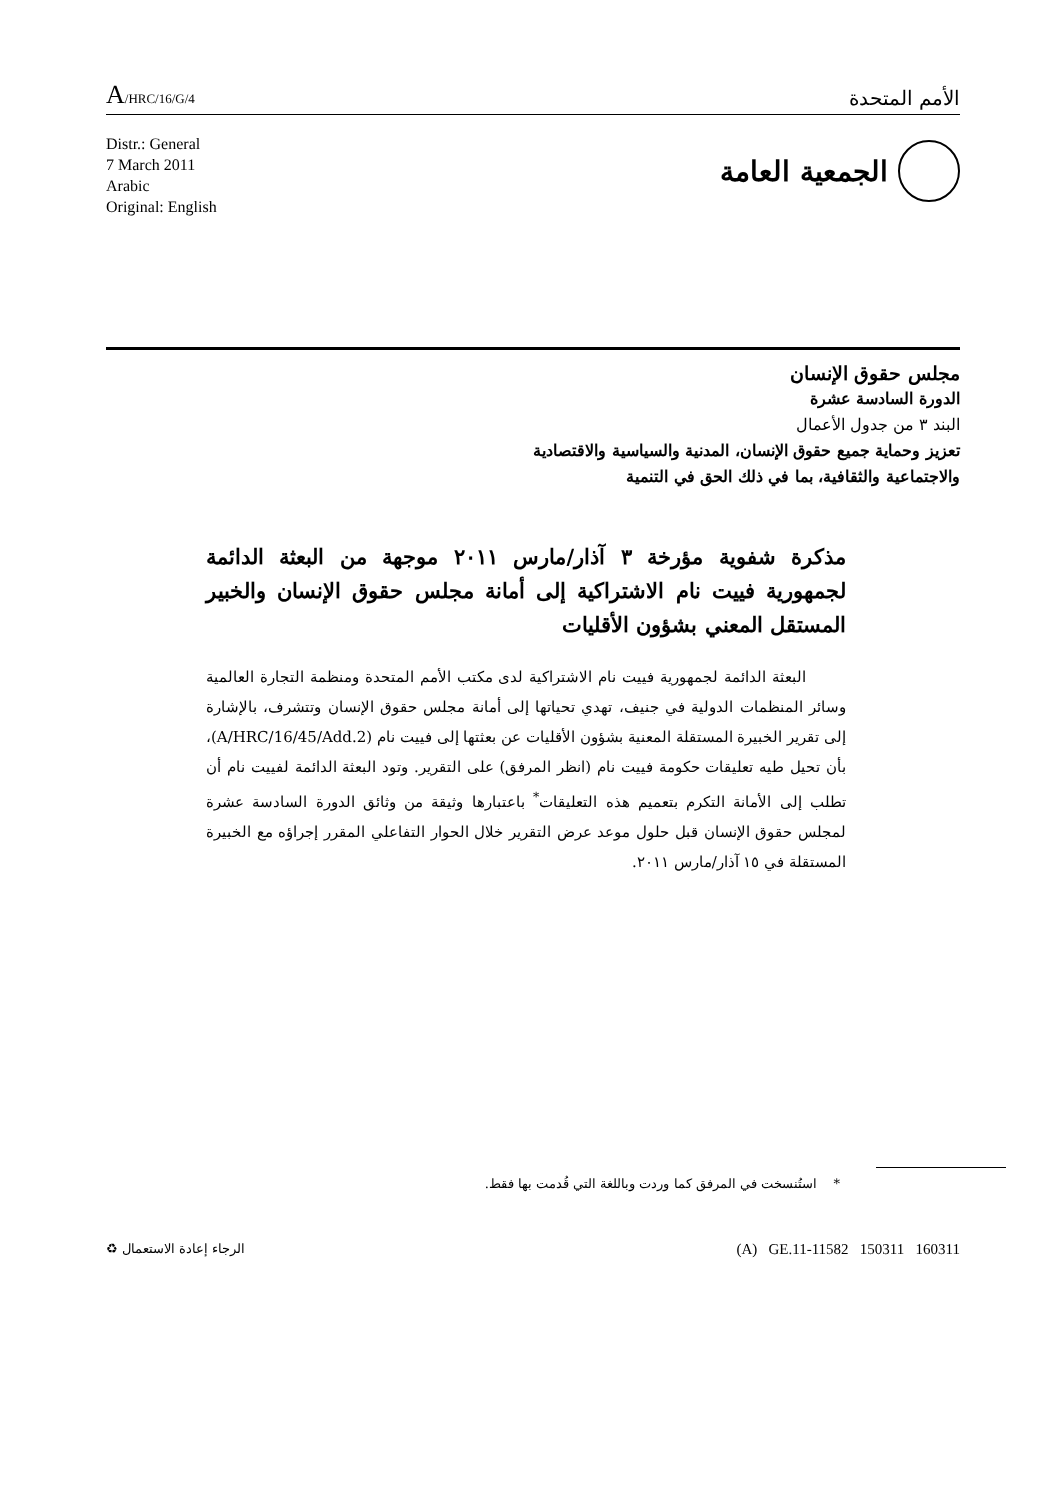A/HRC/16/G/4
الأمم المتحدة
Distr.: General
7 March 2011
Arabic
Original: English
الجمعية العامة
مجلس حقوق الإنسان
الدورة السادسة عشرة
البند ٣ من جدول الأعمال
تعزيز وحماية جميع حقوق الإنسان، المدنية والسياسية والاقتصادية
والاجتماعية والثقافية، بما في ذلك الحق في التنمية
مذكرة شفوية مؤرخة ٣ آذار/مارس ٢٠١١ موجهة من البعثة الدائمة لجمهورية فييت نام الاشتراكية إلى أمانة مجلس حقوق الإنسان والخبير المستقل المعني بشؤون الأقليات
البعثة الدائمة لجمهورية فييت نام الاشتراكية لدى مكتب الأمم المتحدة ومنظمة التجارة العالمية وسائر المنظمات الدولية في جنيف، تهدي تحياتها إلى أمانة مجلس حقوق الإنسان وتتشرف، بالإشارة إلى تقرير الخبيرة المستقلة المعنية بشؤون الأقليات عن بعثتها إلى فييت نام (A/HRC/16/45/Add.2)، بأن تحيل طيه تعليقات حكومة فييت نام (انظر المرفق) على التقرير. وتود البعثة الدائمة لفييت نام أن تطلب إلى الأمانة التكرم بتعميم هذه التعليقات<sup>*</sup> باعتبارها وثيقة من وثائق الدورة السادسة عشرة لمجلس حقوق الإنسان قبل حلول موعد عرض التقرير خلال الحوار التفاعلي المقرر إجراؤه مع الخبيرة المستقلة في ١٥ آذار/مارس ٢٠١١.
* استُنسخت في المرفق كما وردت وباللغة التي قُدمت بها فقط.
الرجاء إعادة الاستعمال ♻
(A) GE.11-11582 150311 160311